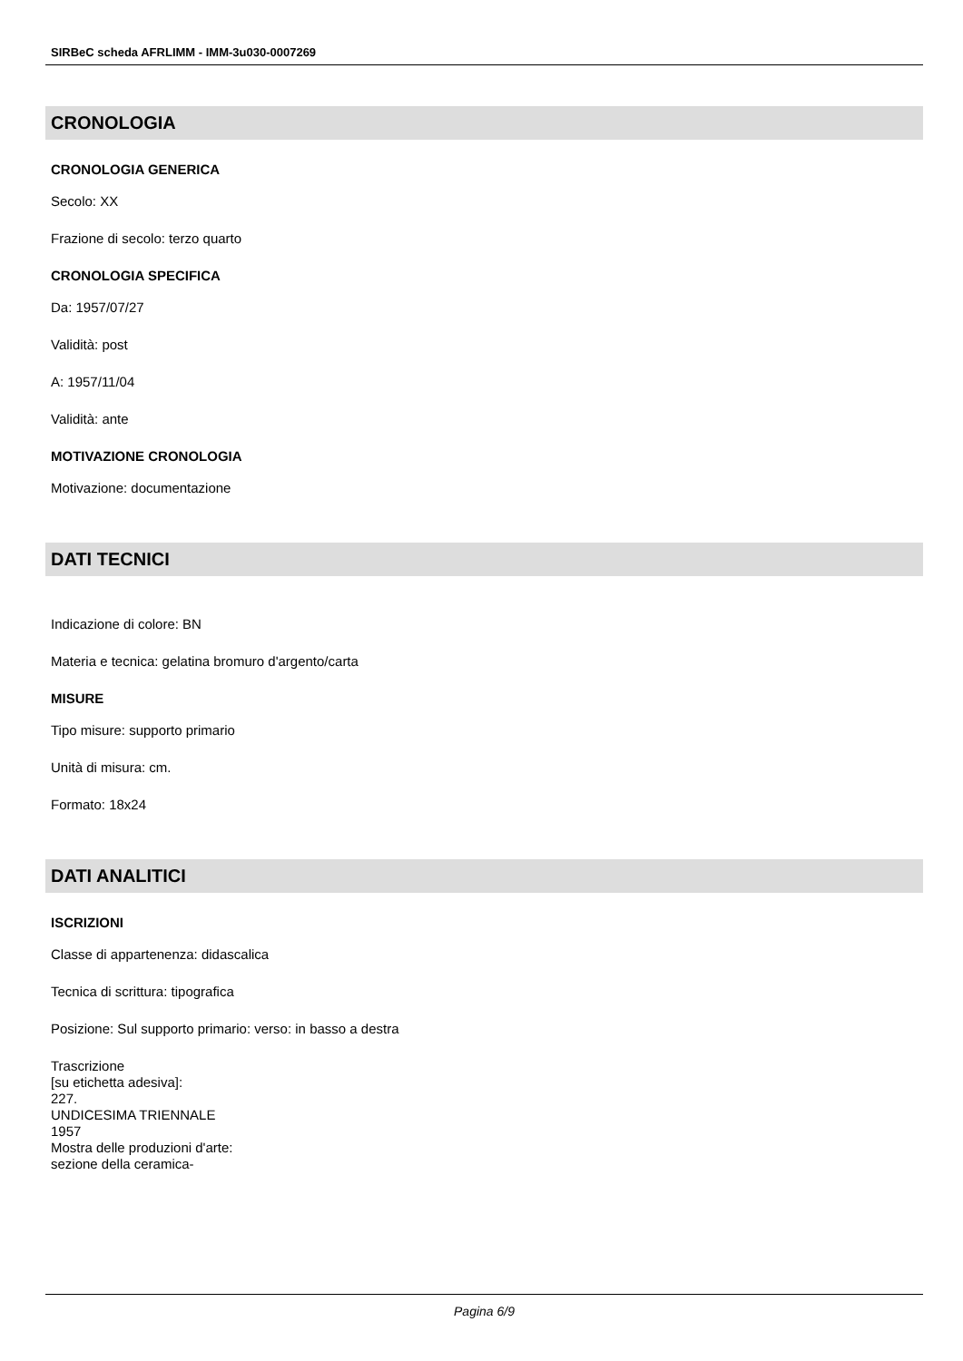SIRBeC scheda AFRLIMM - IMM-3u030-0007269
CRONOLOGIA
CRONOLOGIA GENERICA
Secolo: XX
Frazione di secolo: terzo quarto
CRONOLOGIA SPECIFICA
Da: 1957/07/27
Validità: post
A: 1957/11/04
Validità: ante
MOTIVAZIONE CRONOLOGIA
Motivazione: documentazione
DATI TECNICI
Indicazione di colore: BN
Materia e tecnica: gelatina bromuro d'argento/carta
MISURE
Tipo misure: supporto primario
Unità di misura: cm.
Formato: 18x24
DATI ANALITICI
ISCRIZIONI
Classe di appartenenza: didascalica
Tecnica di scrittura: tipografica
Posizione: Sul supporto primario: verso: in basso a destra
Trascrizione
[su etichetta adesiva]:
227.
UNDICESIMA TRIENNALE
1957
Mostra delle produzioni d'arte:
sezione della ceramica-
Pagina 6/9